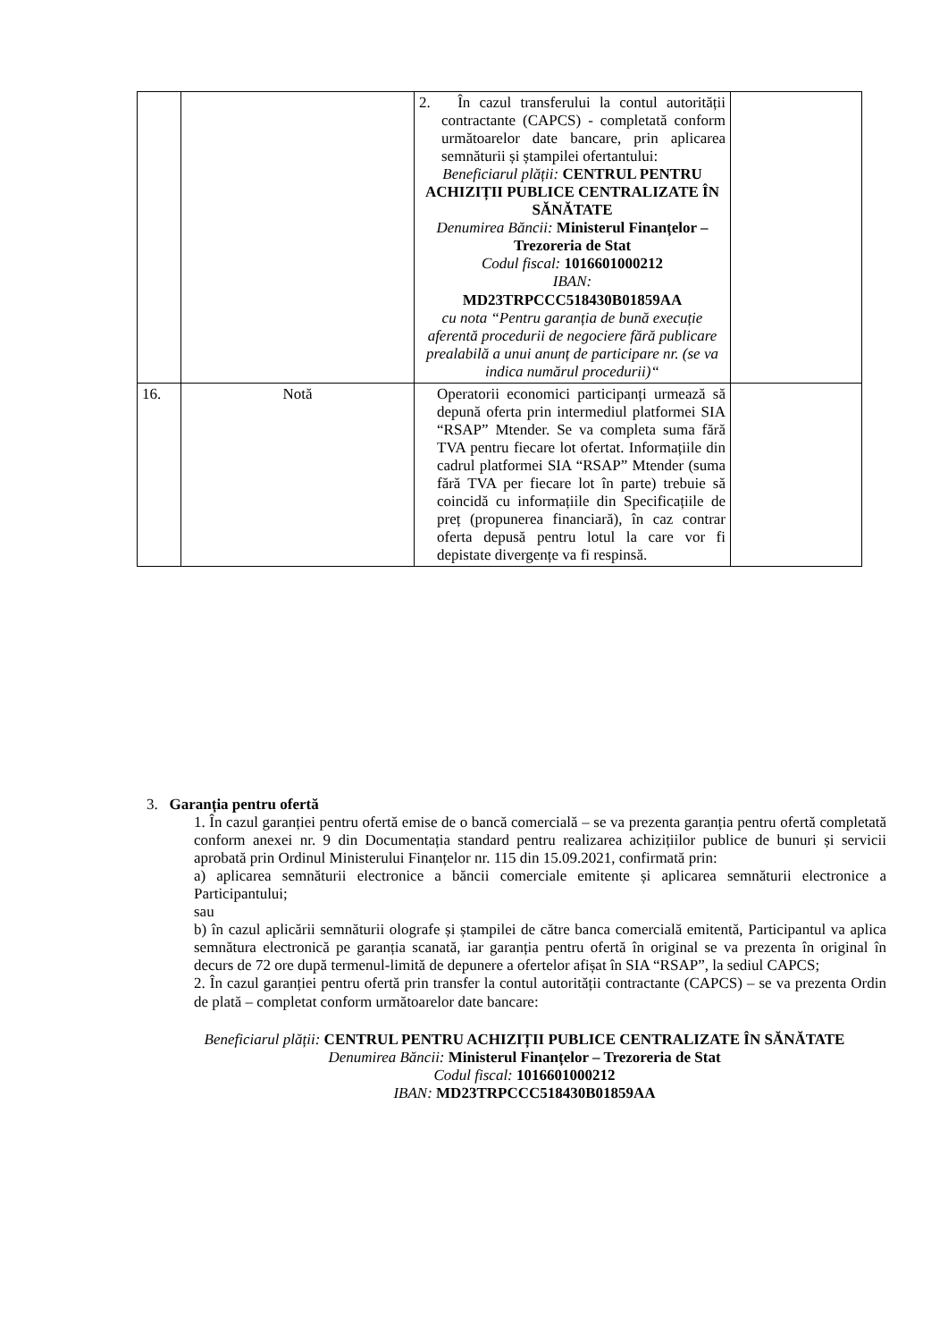| | | 2. În cazul transferului la contul autorității contractante (CAPCS) - completată conform următoarelor date bancare, prin aplicarea semnăturii și ștampilei ofertantului: Beneficiarul plății: CENTRUL PENTRU ACHIZIȚII PUBLICE CENTRALIZATE ÎN SĂNĂTATE Denumirea Băncii: Ministerul Finanțelor – Trezoreria de Stat Codul fiscal: 1016601000212 IBAN: MD23TRPCCC518430B01859AA cu nota “Pentru garanția de bună execuție aferentă procedurii de negociere fără publicare prealabilă a unui anunț de participare nr. (se va indica numărul procedurii)“ | |
| 16. | Notă | Operatorii economici participanți urmează să depună oferta prin intermediul platformei SIA “RSAP” Mtender. Se va completa suma fără TVA pentru fiecare lot ofertat. Informațiile din cadrul platformei SIA “RSAP” Mtender (suma fără TVA per fiecare lot în parte) trebuie să coincidă cu informațiile din Specificațiile de preț (propunerea financiară), în caz contrar oferta depusă pentru lotul la care vor fi depistate divergențe va fi respinsă. | |
3. Garanția pentru ofertă
1. În cazul garanției pentru ofertă emise de o bancă comercială – se va prezenta garanția pentru ofertă completată conform anexei nr. 9 din Documentația standard pentru realizarea achizițiilor publice de bunuri și servicii aprobată prin Ordinul Ministerului Finanțelor nr. 115 din 15.09.2021, confirmată prin:
a) aplicarea semnăturii electronice a băncii comerciale emitente și aplicarea semnăturii electronice a Participantului;
sau
b) în cazul aplicării semnăturii olografe și ștampilei de către banca comercială emitentă, Participantul va aplica semnătura electronică pe garanția scanată, iar garanția pentru ofertă în original se va prezenta în original în decurs de 72 ore după termenul-limită de depunere a ofertelor afișat în SIA “RSAP”, la sediul CAPCS;
2. În cazul garanției pentru ofertă prin transfer la contul autorității contractante (CAPCS) – se va prezenta Ordin de plată – completat conform următoarelor date bancare:
Beneficiarul plății: CENTRUL PENTRU ACHIZIȚII PUBLICE CENTRALIZATE ÎN SĂNĂTATE
Denumirea Băncii: Ministerul Finanțelor – Trezoreria de Stat
Codul fiscal: 1016601000212
IBAN: MD23TRPCCC518430B01859AA